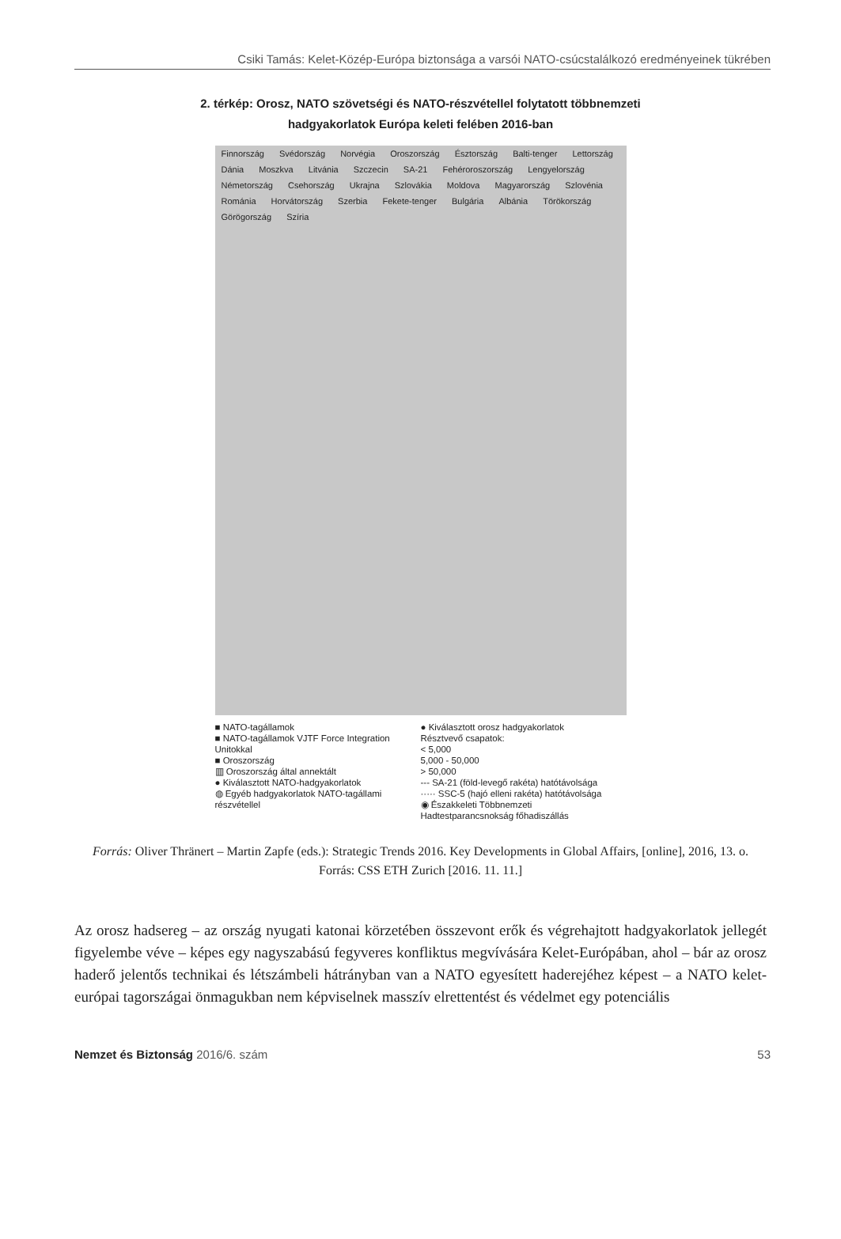Csiki Tamás: Kelet-Közép-Európa biztonsága a varsói NATO-csúcstalálkozó eredményeinek tükrében
2. térkép: Orosz, NATO szövetségi és NATO-részvétellel folytatott többnemzeti
hadgyakorlatok Európa keleti felében 2016-ban
Finnország Svédország Norvégia Oroszország Észtország Balti-tenger Lettország Dánia Moszkva Litvánia Szczecin SA-21 Fehéroroszország Lengyelország Németország Csehország Ukrajna Szlovákia Moldova Magyarország Szlovénia Románia Horvátország Szerbia Fekete-tenger Bulgária Albánia Törökország Görögország Szíria
■ NATO-tagállamok
■ NATO-tagállamok VJTF Force Integration Unitokkal
■ Oroszország
▥ Oroszország által annektált
● Kiválasztott NATO-hadgyakorlatok
◍ Egyéb hadgyakorlatok NATO-tagállami részvétellel
● Kiválasztott orosz hadgyakorlatok
Résztvevő csapatok:
< 5,000
5,000 - 50,000
> 50,000
--- SA-21 (föld-levegő rakéta) hatótávolsága
····· SSC-5 (hajó elleni rakéta) hatótávolsága
◉ Északkeleti Többnemzeti Hadtestparancsnokság főhadiszállás
Forrás: Oliver Thränert – Martin Zapfe (eds.): Strategic Trends 2016. Key Developments in Global Affairs, [online], 2016, 13. o. Forrás: CSS ETH Zurich [2016. 11. 11.]
Az orosz hadsereg – az ország nyugati katonai körzetében összevont erők és végrehajtott hadgyakorlatok jellegét figyelembe véve – képes egy nagyszabású fegyveres konfliktus megvívására Kelet-Európában, ahol – bár az orosz haderő jelentős technikai és létszám­beli hátrányban van a NATO egyesített haderejéhez képest – a NATO kelet-európai tag­országai önmagukban nem képviselnek masszív elrettentést és védelmet egy potenciális
Nemzet és Biztonság 2016/6. szám 53